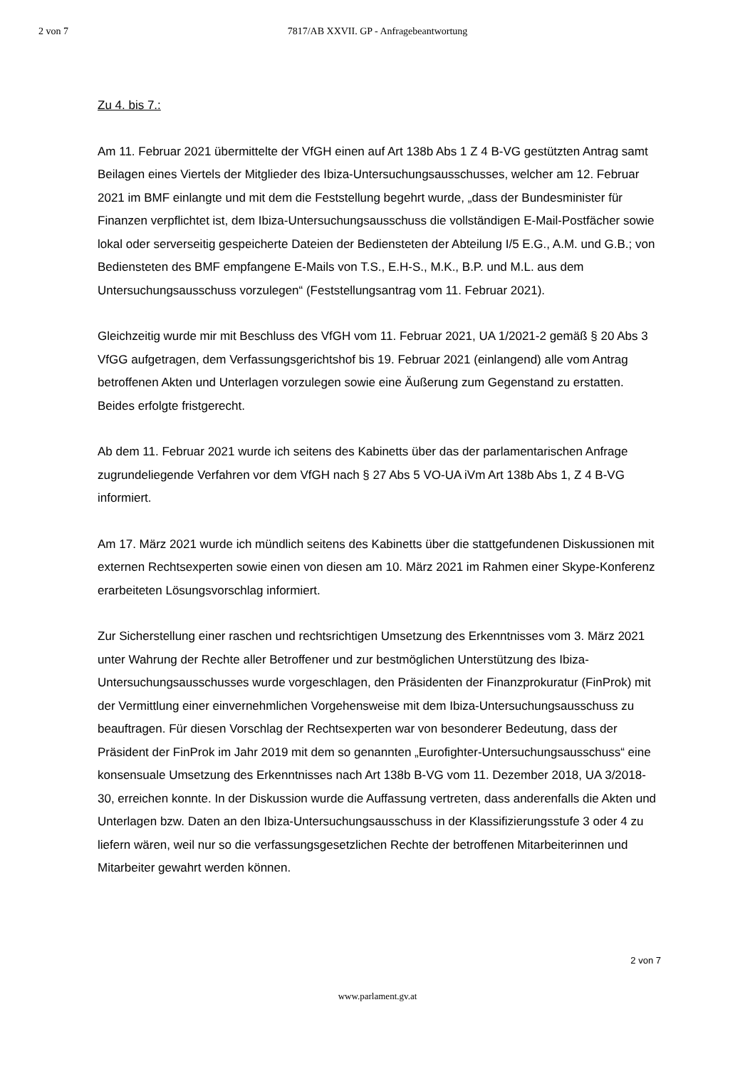2 von 7
7817/AB XXVII. GP - Anfragebeantwortung
Zu 4. bis 7.:
Am 11. Februar 2021 übermittelte der VfGH einen auf Art 138b Abs 1 Z 4 B-VG gestützten Antrag samt Beilagen eines Viertels der Mitglieder des Ibiza-Untersuchungsausschusses, welcher am 12. Februar 2021 im BMF einlangte und mit dem die Feststellung begehrt wurde, „dass der Bundesminister für Finanzen verpflichtet ist, dem Ibiza-Untersuchungsausschuss die vollständigen E-Mail-Postfächer sowie lokal oder serverseitig gespeicherte Dateien der Bediensteten der Abteilung I/5 E.G., A.M. und G.B.; von Bediensteten des BMF empfangene E-Mails von T.S., E.H-S., M.K., B.P. und M.L. aus dem Untersuchungsausschuss vorzulegen“ (Feststellungsantrag vom 11. Februar 2021).
Gleichzeitig wurde mir mit Beschluss des VfGH vom 11. Februar 2021, UA 1/2021-2 gemäß § 20 Abs 3 VfGG aufgetragen, dem Verfassungsgerichtshof bis 19. Februar 2021 (einlangend) alle vom Antrag betroffenen Akten und Unterlagen vorzulegen sowie eine Äußerung zum Gegenstand zu erstatten. Beides erfolgte fristgerecht.
Ab dem 11. Februar 2021 wurde ich seitens des Kabinetts über das der parlamentarischen Anfrage zugrundeliegende Verfahren vor dem VfGH nach § 27 Abs 5 VO-UA iVm Art 138b Abs 1, Z 4 B-VG informiert.
Am 17. März 2021 wurde ich mündlich seitens des Kabinetts über die stattgefundenen Diskussionen mit externen Rechtsexperten sowie einen von diesen am 10. März 2021 im Rahmen einer Skype-Konferenz erarbeiteten Lösungsvorschlag informiert.
Zur Sicherstellung einer raschen und rechtsrichtigen Umsetzung des Erkenntnisses vom 3. März 2021 unter Wahrung der Rechte aller Betroffener und zur bestmöglichen Unterstützung des Ibiza-Untersuchungsausschusses wurde vorgeschlagen, den Präsidenten der Finanzprokuratur (FinProk) mit der Vermittlung einer einvernehmlichen Vorgehensweise mit dem Ibiza-Untersuchungsausschuss zu beauftragen. Für diesen Vorschlag der Rechtsexperten war von besonderer Bedeutung, dass der Präsident der FinProk im Jahr 2019 mit dem so genannten „Eurofighter-Untersuchungsausschuss“ eine konsensuale Umsetzung des Erkenntnisses nach Art 138b B-VG vom 11. Dezember 2018, UA 3/2018-30, erreichen konnte. In der Diskussion wurde die Auffassung vertreten, dass anderenfalls die Akten und Unterlagen bzw. Daten an den Ibiza-Untersuchungsausschuss in der Klassifizierungsstufe 3 oder 4 zu liefern wären, weil nur so die verfassungsgesetzlichen Rechte der betroffenen Mitarbeiterinnen und Mitarbeiter gewahrt werden können.
2 von 7
www.parlament.gv.at